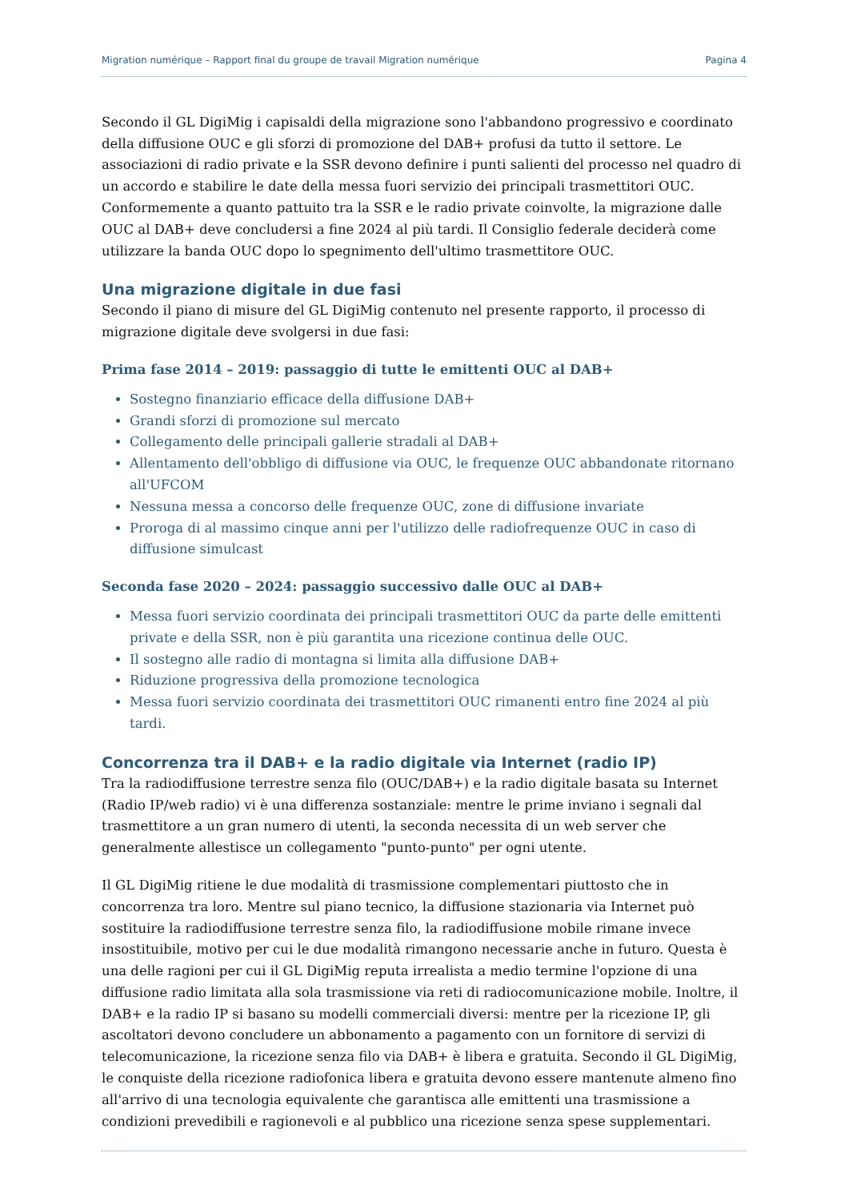Migration numérique – Rapport final du groupe de travail Migration numérique Pagina 4
Secondo il GL DigiMig i capisaldi della migrazione sono l'abbandono progressivo e coordinato della diffusione OUC e gli sforzi di promozione del DAB+ profusi da tutto il settore. Le associazioni di radio private e la SSR devono definire i punti salienti del processo nel quadro di un accordo e stabilire le date della messa fuori servizio dei principali trasmettitori OUC. Conformemente a quanto pattuito tra la SSR e le radio private coinvolte, la migrazione dalle OUC al DAB+ deve concludersi a fine 2024 al più tardi. Il Consiglio federale deciderà come utilizzare la banda OUC dopo lo spegnimento dell'ultimo trasmettitore OUC.
Una migrazione digitale in due fasi
Secondo il piano di misure del GL DigiMig contenuto nel presente rapporto, il processo di migrazione digitale deve svolgersi in due fasi:
Prima fase 2014 – 2019: passaggio di tutte le emittenti OUC al DAB+
Sostegno finanziario efficace della diffusione DAB+
Grandi sforzi di promozione sul mercato
Collegamento delle principali gallerie stradali al DAB+
Allentamento dell'obbligo di diffusione via OUC, le frequenze OUC abbandonate ritornano all'UFCOM
Nessuna messa a concorso delle frequenze OUC, zone di diffusione invariate
Proroga di al massimo cinque anni per l'utilizzo delle radiofrequenze OUC in caso di diffusione simulcast
Seconda fase 2020 – 2024: passaggio successivo dalle OUC al DAB+
Messa fuori servizio coordinata dei principali trasmettitori OUC da parte delle emittenti private e della SSR, non è più garantita una ricezione continua delle OUC.
Il sostegno alle radio di montagna si limita alla diffusione DAB+
Riduzione progressiva della promozione tecnologica
Messa fuori servizio coordinata dei trasmettitori OUC rimanenti entro fine 2024 al più tardi.
Concorrenza tra il DAB+ e la radio digitale via Internet (radio IP)
Tra la radiodiffusione terrestre senza filo (OUC/DAB+) e la radio digitale basata su Internet (Radio IP/web radio) vi è una differenza sostanziale: mentre le prime inviano i segnali dal trasmettitore a un gran numero di utenti, la seconda necessita di un web server che generalmente allestisce un collegamento "punto-punto" per ogni utente.
Il GL DigiMig ritiene le due modalità di trasmissione complementari piuttosto che in concorrenza tra loro. Mentre sul piano tecnico, la diffusione stazionaria via Internet può sostituire la radiodiffusione terrestre senza filo, la radiodiffusione mobile rimane invece insostituibile, motivo per cui le due modalità rimangono necessarie anche in futuro. Questa è una delle ragioni per cui il GL DigiMig reputa irrealista a medio termine l'opzione di una diffusione radio limitata alla sola trasmissione via reti di radiocomunicazione mobile. Inoltre, il DAB+ e la radio IP si basano su modelli commerciali diversi: mentre per la ricezione IP, gli ascoltatori devono concludere un abbonamento a pagamento con un fornitore di servizi di telecomunicazione, la ricezione senza filo via DAB+ è libera e gratuita. Secondo il GL DigiMig, le conquiste della ricezione radiofonica libera e gratuita devono essere mantenute almeno fino all'arrivo di una tecnologia equivalente che garantisca alle emittenti una trasmissione a condizioni prevedibili e ragionevoli e al pubblico una ricezione senza spese supplementari.